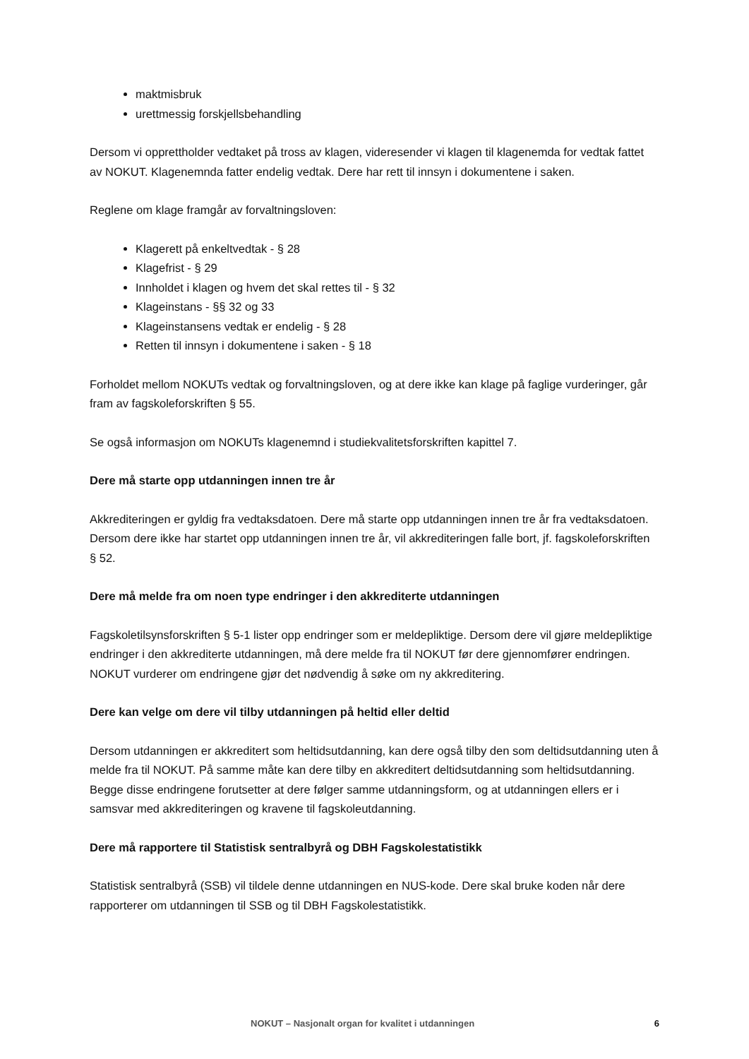maktmisbruk
urettmessig forskjellsbehandling
Dersom vi opprettholder vedtaket på tross av klagen, videresender vi klagen til klagenemda for vedtak fattet av NOKUT. Klagenemnda fatter endelig vedtak. Dere har rett til innsyn i dokumentene i saken.
Reglene om klage framgår av forvaltningsloven:
Klagerett på enkeltvedtak - § 28
Klagefrist - § 29
Innholdet i klagen og hvem det skal rettes til - § 32
Klageinstans - §§ 32 og 33
Klageinstansens vedtak er endelig - § 28
Retten til innsyn i dokumentene i saken - § 18
Forholdet mellom NOKUTs vedtak og forvaltningsloven, og at dere ikke kan klage på faglige vurderinger, går fram av fagskoleforskriften § 55.
Se også informasjon om NOKUTs klagenemnd i studiekvalitetsforskriften kapittel 7.
Dere må starte opp utdanningen innen tre år
Akkrediteringen er gyldig fra vedtaksdatoen. Dere må starte opp utdanningen innen tre år fra vedtaksdatoen. Dersom dere ikke har startet opp utdanningen innen tre år, vil akkrediteringen falle bort, jf. fagskoleforskriften § 52.
Dere må melde fra om noen type endringer i den akkrediterte utdanningen
Fagskoletilsynsforskriften § 5-1 lister opp endringer som er meldepliktige. Dersom dere vil gjøre meldepliktige endringer i den akkrediterte utdanningen, må dere melde fra til NOKUT før dere gjennomfører endringen. NOKUT vurderer om endringene gjør det nødvendig å søke om ny akkreditering.
Dere kan velge om dere vil tilby utdanningen på heltid eller deltid
Dersom utdanningen er akkreditert som heltidsutdanning, kan dere også tilby den som deltidsutdanning uten å melde fra til NOKUT. På samme måte kan dere tilby en akkreditert deltidsutdanning som heltidsutdanning. Begge disse endringene forutsetter at dere følger samme utdanningsform, og at utdanningen ellers er i samsvar med akkrediteringen og kravene til fagskoleutdanning.
Dere må rapportere til Statistisk sentralbyrå og DBH Fagskolestatistikk
Statistisk sentralbyrå (SSB) vil tildele denne utdanningen en NUS-kode. Dere skal bruke koden når dere rapporterer om utdanningen til SSB og til DBH Fagskolestatistikk.
NOKUT – Nasjonalt organ for kvalitet i utdanningen 6